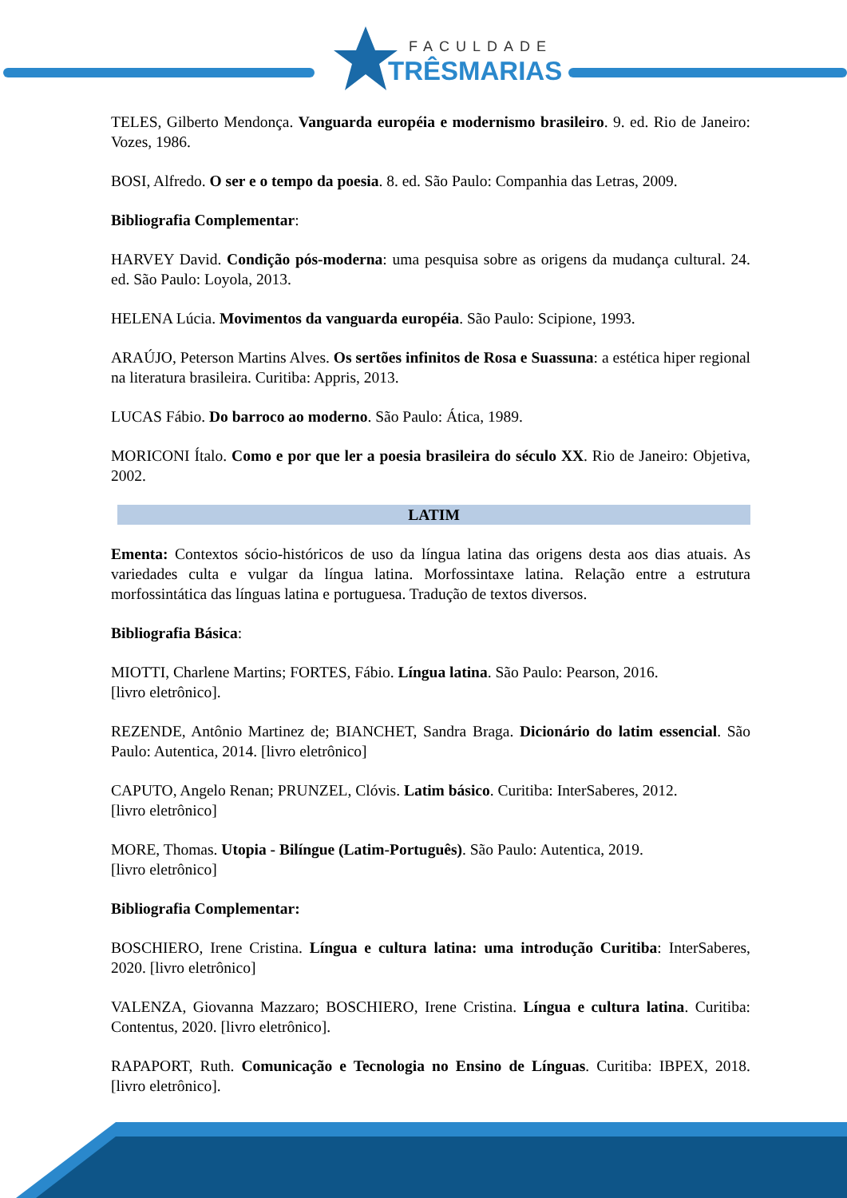FACULDADE
TRÊSMARIAS
TELES, Gilberto Mendonça. Vanguarda européia e modernismo brasileiro. 9. ed. Rio de Janeiro: Vozes, 1986.
BOSI, Alfredo. O ser e o tempo da poesia. 8. ed. São Paulo: Companhia das Letras, 2009.
Bibliografia Complementar:
HARVEY David. Condição pós-moderna: uma pesquisa sobre as origens da mudança cultural. 24. ed. São Paulo: Loyola, 2013.
HELENA Lúcia. Movimentos da vanguarda européia. São Paulo: Scipione, 1993.
ARAÚJO, Peterson Martins Alves. Os sertões infinitos de Rosa e Suassuna: a estética hiper regional na literatura brasileira. Curitiba: Appris, 2013.
LUCAS Fábio. Do barroco ao moderno. São Paulo: Ática, 1989.
MORICONI Ítalo. Como e por que ler a poesia brasileira do século XX. Rio de Janeiro: Objetiva, 2002.
LATIM
Ementa: Contextos sócio-históricos de uso da língua latina das origens desta aos dias atuais. As variedades culta e vulgar da língua latina. Morfossintaxe latina. Relação entre a estrutura morfossintática das línguas latina e portuguesa. Tradução de textos diversos.
Bibliografia Básica:
MIOTTI, Charlene Martins; FORTES, Fábio. Língua latina. São Paulo: Pearson, 2016.
[livro eletrônico].
REZENDE, Antônio Martinez de; BIANCHET, Sandra Braga. Dicionário do latim essencial. São Paulo: Autentica, 2014. [livro eletrônico]
CAPUTO, Angelo Renan; PRUNZEL, Clóvis. Latim básico. Curitiba: InterSaberes, 2012.
[livro eletrônico]
MORE, Thomas. Utopia - Bilíngue (Latim-Português). São Paulo: Autentica, 2019.
[livro eletrônico]
Bibliografia Complementar:
BOSCHIERO, Irene Cristina. Língua e cultura latina: uma introdução Curitiba: InterSaberes, 2020. [livro eletrônico]
VALENZA, Giovanna Mazzaro; BOSCHIERO, Irene Cristina. Língua e cultura latina. Curitiba: Contentus, 2020. [livro eletrônico].
RAPAPORT, Ruth. Comunicação e Tecnologia no Ensino de Línguas. Curitiba: IBPEX, 2018. [livro eletrônico].